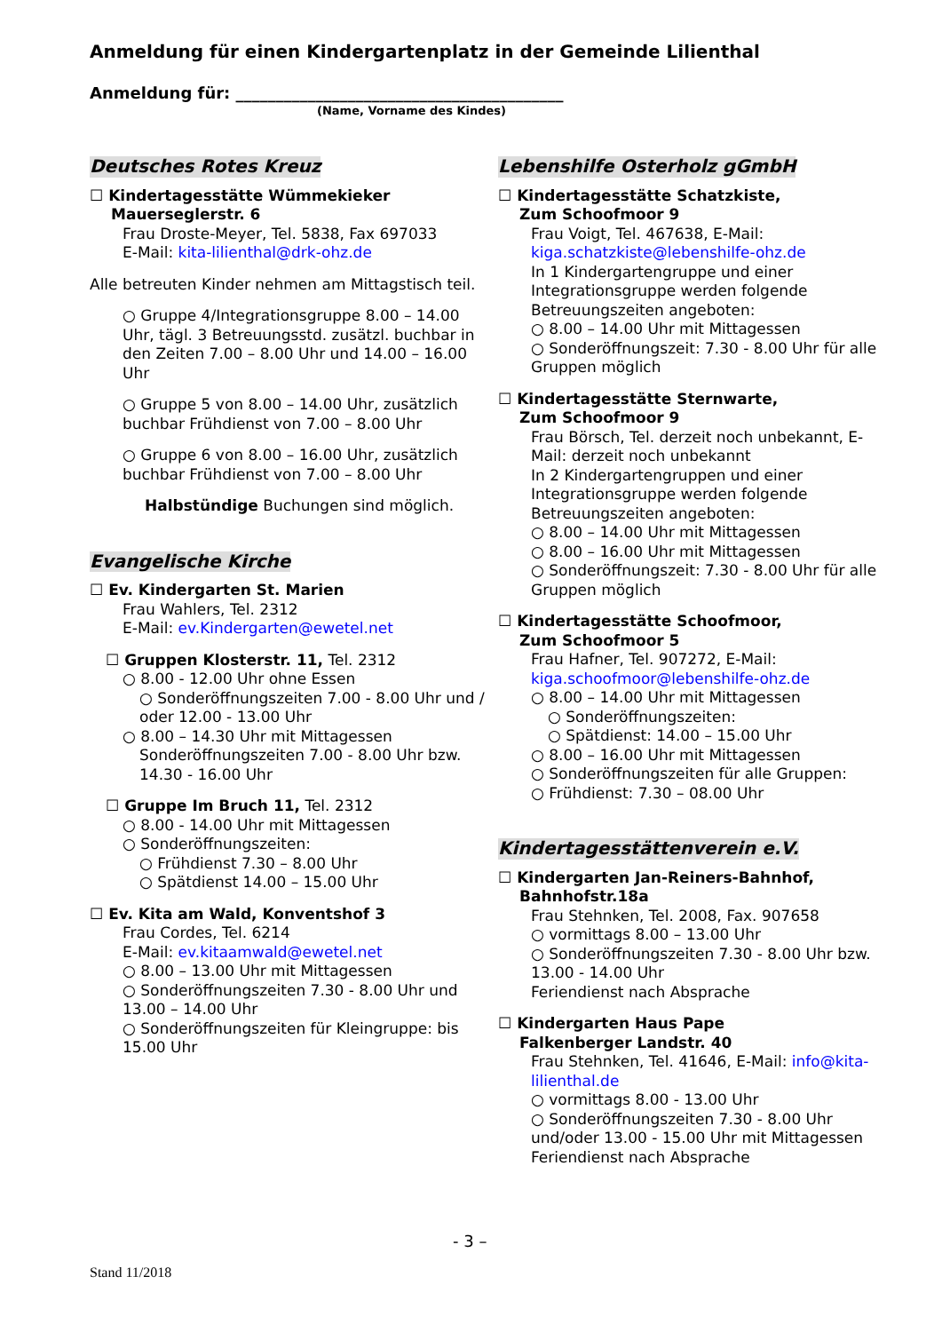Anmeldung für einen Kindergartenplatz in der Gemeinde Lilienthal
Anmeldung für: _________________________________________
(Name, Vorname des Kindes)
Deutsches Rotes Kreuz
☐ Kindertagesstätte Wümmekieker
Mauerseglerstr. 6
Frau Droste-Meyer, Tel. 5838, Fax 697033
E-Mail: kita-lilienthal@drk-ohz.de
Alle betreuten Kinder nehmen am Mittagstisch teil.
○ Gruppe 4/Integrationsgruppe 8.00 – 14.00 Uhr, tägl. 3 Betreuungsstd. zusätzl. buchbar in den Zeiten 7.00 – 8.00 Uhr und 14.00 – 16.00 Uhr
○ Gruppe 5 von 8.00 – 14.00 Uhr, zusätzlich buchbar Frühdienst von 7.00 – 8.00 Uhr
○ Gruppe 6 von 8.00 – 16.00 Uhr, zusätzlich buchbar Frühdienst von 7.00 – 8.00 Uhr
Halbstündige Buchungen sind möglich.
Evangelische Kirche
☐ Ev. Kindergarten St. Marien
Frau Wahlers, Tel. 2312
E-Mail: ev.Kindergarten@ewetel.net
☐ Gruppen Klosterstr. 11, Tel. 2312
○ 8.00 - 12.00 Uhr ohne Essen
○ Sonderöffnungszeiten 7.00 - 8.00 Uhr und / oder 12.00 - 13.00 Uhr
○ 8.00 – 14.30 Uhr mit Mittagessen
Sonderöffnungszeiten 7.00 - 8.00 Uhr bzw. 14.30 - 16.00 Uhr
☐ Gruppe Im Bruch 11, Tel. 2312
○ 8.00 - 14.00 Uhr mit Mittagessen
○ Sonderöffnungszeiten:
○ Frühdienst 7.30 – 8.00 Uhr
○ Spätdienst 14.00 – 15.00 Uhr
☐ Ev. Kita am Wald, Konventshof 3
Frau Cordes, Tel. 6214
E-Mail: ev.kitaamwald@ewetel.net
○ 8.00 – 13.00 Uhr mit Mittagessen
○ Sonderöffnungszeiten 7.30 - 8.00 Uhr und 13.00 – 14.00 Uhr
○ Sonderöffnungszeiten für Kleingruppe: bis 15.00 Uhr
Lebenshilfe Osterholz gGmbH
☐ Kindertagesstätte Schatzkiste,
Zum Schoofmoor 9
Frau Voigt, Tel. 467638, E-Mail: kiga.schatzkiste@lebenshilfe-ohz.de
In 1 Kindergartengruppe und einer Integrationsgruppe werden folgende Betreuungszeiten angeboten:
○ 8.00 – 14.00 Uhr mit Mittagessen
○ Sonderöffnungszeit: 7.30 - 8.00 Uhr für alle Gruppen möglich
☐ Kindertagesstätte Sternwarte,
Zum Schoofmoor 9
Frau Börsch, Tel. derzeit noch unbekannt, E-Mail: derzeit noch unbekannt
In 2 Kindergartengruppen und einer Integrationsgruppe werden folgende Betreuungszeiten angeboten:
○ 8.00 – 14.00 Uhr mit Mittagessen
○ 8.00 – 16.00 Uhr mit Mittagessen
○ Sonderöffnungszeit: 7.30 - 8.00 Uhr für alle Gruppen möglich
☐ Kindertagesstätte Schoofmoor,
Zum Schoofmoor 5
Frau Hafner, Tel. 907272, E-Mail: kiga.schoofmoor@lebenshilfe-ohz.de
○ 8.00 – 14.00 Uhr mit Mittagessen
○ Sonderöffnungszeiten:
○ Spätdienst: 14.00 – 15.00 Uhr
○ 8.00 – 16.00 Uhr mit Mittagessen
○ Sonderöffnungszeiten für alle Gruppen:
○ Frühdienst: 7.30 – 08.00 Uhr
Kindertagesstättenverein e.V.
☐ Kindergarten Jan-Reiners-Bahnhof,
Bahnhofstr.18a
Frau Stehnken, Tel. 2008, Fax. 907658
○ vormittags 8.00 – 13.00 Uhr
○ Sonderöffnungszeiten 7.30 - 8.00 Uhr bzw. 13.00 - 14.00 Uhr
Feriendienst nach Absprache
☐ Kindergarten Haus Pape
Falkenberger Landstr. 40
Frau Stehnken, Tel. 41646, E-Mail: info@kita-lilienthal.de
○ vormittags 8.00 - 13.00 Uhr
○ Sonderöffnungszeiten 7.30 - 8.00 Uhr und/oder 13.00 - 15.00 Uhr mit Mittagessen
Feriendienst nach Absprache
- 3 –
Stand 11/2018